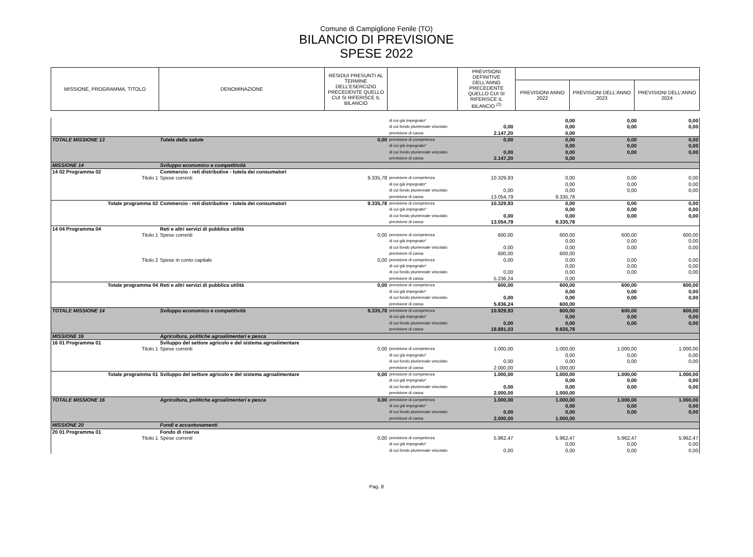Comune di Campiglione Fenile (TO)
BILANCIO DI PREVISIONE
SPESE 2022
| MISSIONE, PROGRAMMA, TITOLO | DENOMINAZIONE | RESIDUI PRESUNTI AL TERMINE DELL'ESERCIZIO PRECEDENTE QUELLO CUI SI RIFERISCE IL BILANCIO | | PREVISIONI DEFINITIVE DELL'ANNO PRECEDENTE QUELLO CUI SI RIFERISCE IL BILANCIO <sup>(2)</sup> | | | |
| --- | --- | --- | --- | --- | --- | --- | --- |
| | | | | | PREVISIONI ANNO 2022 | PREVISIONI DELL'ANNO 2023 | PREVISIONI DELL'ANNO 2024 |
| | | | di cui già impegnato* | | 0,00 | 0,00 | 0,00 |
| | | | di cui fondo pluriennale vincolato | 0,00 | 0,00 | 0,00 | 0,00 |
| | | | previsione di cassa | 2.147,20 | 0,00 | | |
| TOTALE MISSIONE 13 | Tutela della salute | 0,00 | previsione di competenza | 0,00 | 0,00 | 0,00 | 0,00 |
| | | | di cui già impegnato* | | 0,00 | 0,00 | 0,00 |
| | | | di cui fondo pluriennale vincolato | 0,00 | 0,00 | 0,00 | 0,00 |
| | | | previsione di cassa | 2.147,20 | 0,00 | | |
| MISSIONE 14 | Sviluppo economico e competitività | | | | | | |
| 14 02 Programma 02 | Commercio - reti distributive - tutela dei consumatori | | | | | | |
| Titolo 1 | Spese correnti | 9.335,78 | previsione di competenza | 10.329,93 | 0,00 | 0,00 | 0,00 |
| | | | di cui già impegnato* | | 0,00 | 0,00 | 0,00 |
| | | | di cui fondo pluriennale vincolato | 0,00 | 0,00 | 0,00 | 0,00 |
| | | | previsione di cassa | 13.054,79 | 9.335,78 | | |
| Totale programma 02 | Commercio - reti distributive - tutela dei consumatori | 9.335,78 | previsione di competenza | 10.329,93 | 0,00 | 0,00 | 0,00 |
| | | | di cui già impegnato* | | 0,00 | 0,00 | 0,00 |
| | | | di cui fondo pluriennale vincolato | 0,00 | 0,00 | 0,00 | 0,00 |
| | | | previsione di cassa | 13.054,79 | 9.335,78 | | |
| 14 04 Programma 04 | Reti e altri servizi di pubblica utilità | | | | | | |
| Titolo 1 | Spese correnti | 0,00 | previsione di competenza | 600,00 | 600,00 | 600,00 | 600,00 |
| | | | di cui già impegnato* | | 0,00 | 0,00 | 0,00 |
| | | | di cui fondo pluriennale vincolato | 0,00 | 0,00 | 0,00 | 0,00 |
| | | | previsione di cassa | 600,00 | 600,00 | | |
| Titolo 2 | Spese in conto capitale | 0,00 | previsione di competenza | 0,00 | 0,00 | 0,00 | 0,00 |
| | | | di cui già impegnato* | | 0,00 | 0,00 | 0,00 |
| | | | di cui fondo pluriennale vincolato | 0,00 | 0,00 | 0,00 | 0,00 |
| | | | previsione di cassa | 5.236,24 | 0,00 | | |
| Totale programma 04 | Reti e altri servizi di pubblica utilità | 0,00 | previsione di competenza | 600,00 | 600,00 | 600,00 | 600,00 |
| | | | di cui già impegnato* | | 0,00 | 0,00 | 0,00 |
| | | | di cui fondo pluriennale vincolato | 0,00 | 0,00 | 0,00 | 0,00 |
| | | | previsione di cassa | 5.836,24 | 600,00 | | |
| TOTALE MISSIONE 14 | Sviluppo economico e competitività | 9.335,78 | previsione di competenza | 10.929,93 | 600,00 | 600,00 | 600,00 |
| | | | di cui già impegnato* | | 0,00 | 0,00 | 0,00 |
| | | | di cui fondo pluriennale vincolato | 0,00 | 0,00 | 0,00 | 0,00 |
| | | | previsione di cassa | 18.891,03 | 9.935,78 | | |
| MISSIONE 16 | Agricoltura, politiche agroalimentari e pesca | | | | | | |
| 16 01 Programma 01 | Sviluppo del settore agricolo e del sistema agroalimentare | | | | | | |
| Titolo 1 | Spese correnti | 0,00 | previsione di competenza | 1.000,00 | 1.000,00 | 1.000,00 | 1.000,00 |
| | | | di cui già impegnato* | | 0,00 | 0,00 | 0,00 |
| | | | di cui fondo pluriennale vincolato | 0,00 | 0,00 | 0,00 | 0,00 |
| | | | previsione di cassa | 2.000,00 | 1.000,00 | | |
| Totale programma 01 | Sviluppo del settore agricolo e del sistema agroalimentare | 0,00 | previsione di competenza | 1.000,00 | 1.000,00 | 1.000,00 | 1.000,00 |
| | | | di cui già impegnato* | | 0,00 | 0,00 | 0,00 |
| | | | di cui fondo pluriennale vincolato | 0,00 | 0,00 | 0,00 | 0,00 |
| | | | previsione di cassa | 2.000,00 | 1.000,00 | | |
| TOTALE MISSIONE 16 | Agricoltura, politiche agroalimentari e pesca | 0,00 | previsione di competenza | 1.000,00 | 1.000,00 | 1.000,00 | 1.000,00 |
| | | | di cui già impegnato* | | 0,00 | 0,00 | 0,00 |
| | | | di cui fondo pluriennale vincolato | 0,00 | 0,00 | 0,00 | 0,00 |
| | | | previsione di cassa | 2.000,00 | 1.000,00 | | |
| MISSIONE 20 | Fondi e accantonamenti | | | | | | |
| 20 01 Programma 01 | Fondo di riserva | | | | | | |
| Titolo 1 | Spese correnti | 0,00 | previsione di competenza | 5.962,47 | 5.962,47 | 5.962,47 | 5.962,47 |
| | | | di cui già impegnato* | | 0,00 | 0,00 | 0,00 |
| | | | di cui fondo pluriennale vincolato | 0,00 | 0,00 | 0,00 | 0,00 |
Pag. 8